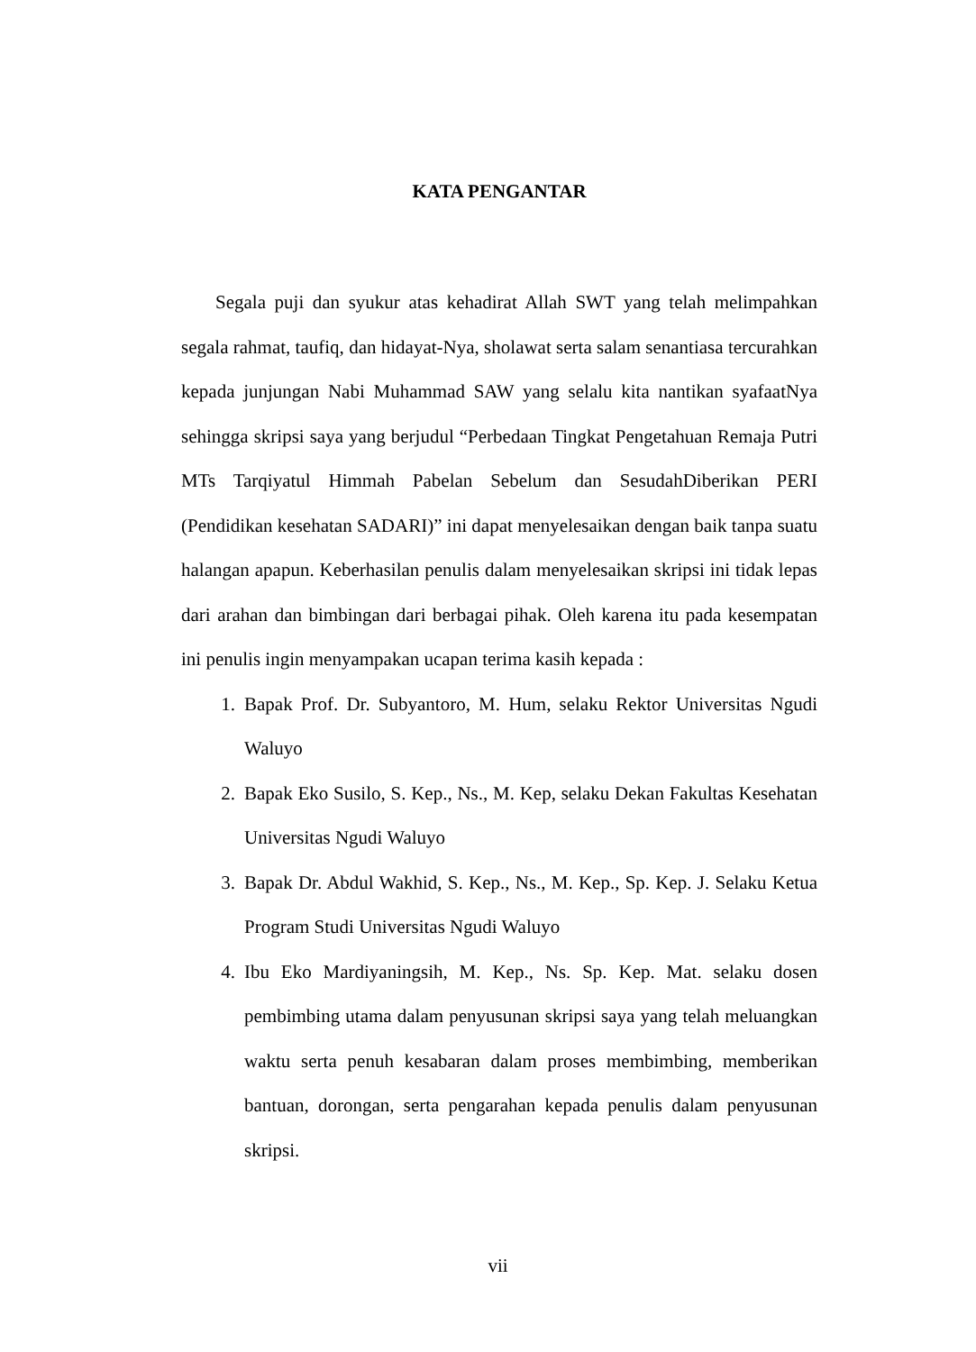KATA PENGANTAR
Segala puji dan syukur atas kehadirat Allah SWT yang telah melimpahkan segala rahmat, taufiq, dan hidayat-Nya, sholawat serta salam senantiasa tercurahkan kepada junjungan Nabi Muhammad SAW yang selalu kita nantikan syafaatNya sehingga skripsi saya yang berjudul “Perbedaan Tingkat Pengetahuan Remaja Putri MTs Tarqiyatul Himmah Pabelan Sebelum dan SesudahDiberikan PERI (Pendidikan kesehatan SADARI)” ini dapat menyelesaikan dengan baik tanpa suatu halangan apapun. Keberhasilan penulis dalam menyelesaikan skripsi ini tidak lepas dari arahan dan bimbingan dari berbagai pihak. Oleh karena itu pada kesempatan ini penulis ingin menyampakan ucapan terima kasih kepada :
1. Bapak Prof. Dr. Subyantoro, M. Hum, selaku Rektor Universitas Ngudi Waluyo
2. Bapak Eko Susilo, S. Kep., Ns., M. Kep, selaku Dekan Fakultas Kesehatan Universitas Ngudi Waluyo
3. Bapak Dr. Abdul Wakhid, S. Kep., Ns., M. Kep., Sp. Kep. J. Selaku Ketua Program Studi Universitas Ngudi Waluyo
4. Ibu Eko Mardiyaningsih, M. Kep., Ns. Sp. Kep. Mat. selaku dosen pembimbing utama dalam penyusunan skripsi saya yang telah meluangkan waktu serta penuh kesabaran dalam proses membimbing, memberikan bantuan, dorongan, serta pengarahan kepada penulis dalam penyusunan skripsi.
vii